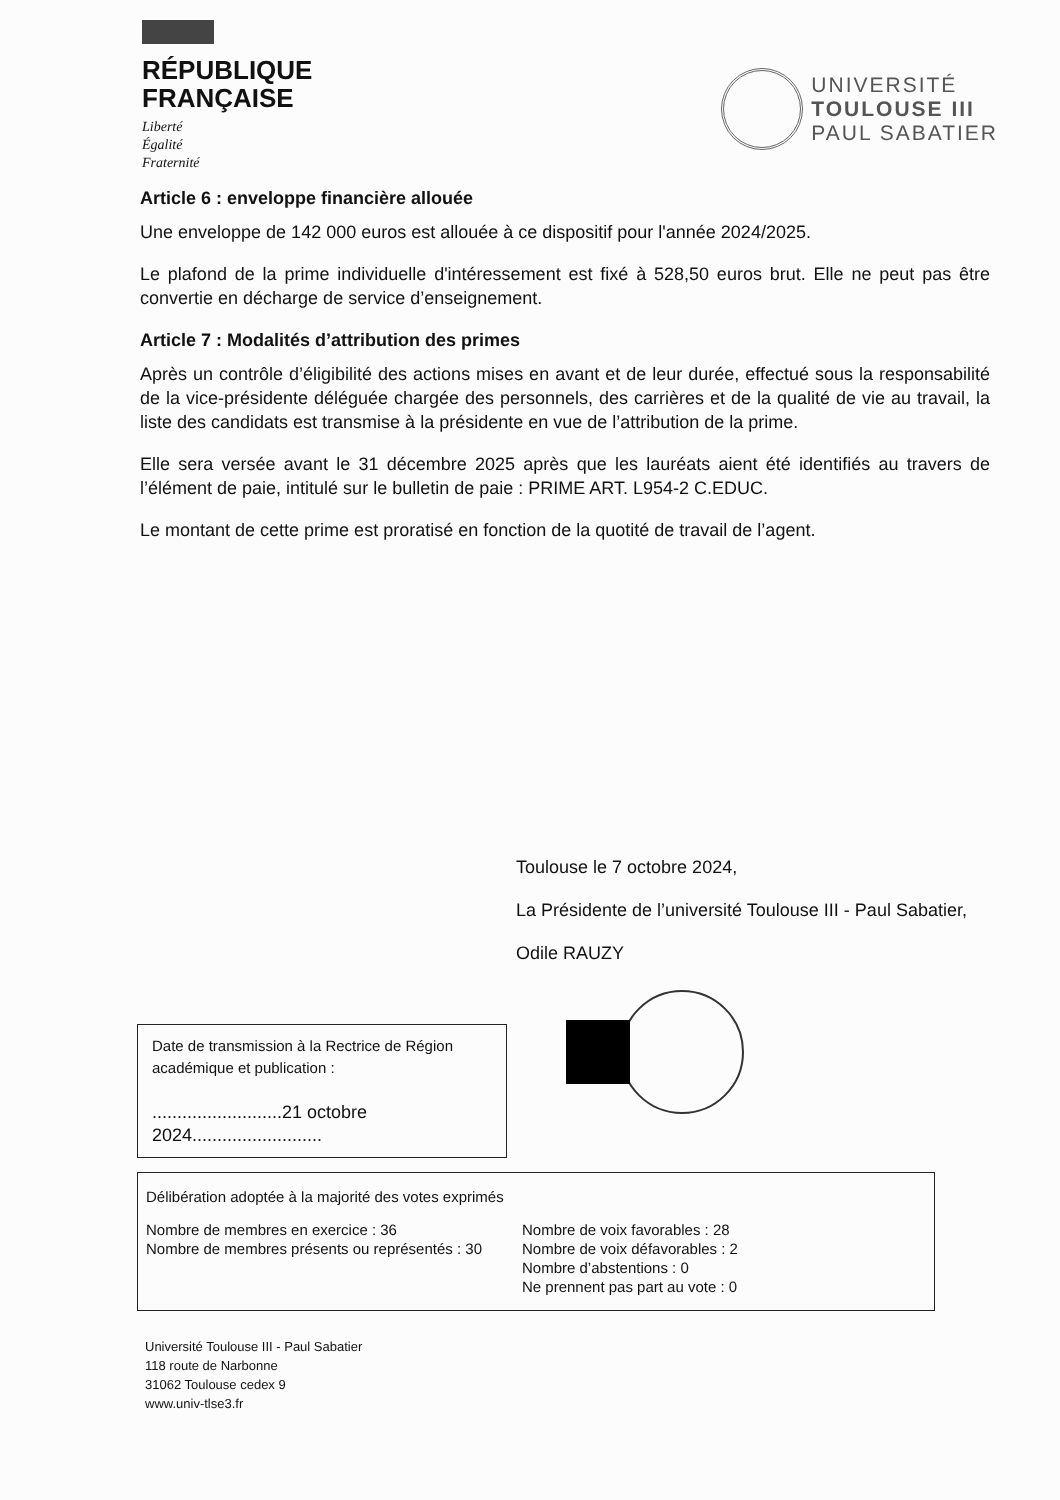RÉPUBLIQUE
FRANÇAISE
Liberté
Égalité
Fraternité
UNIVERSITÉ
TOULOUSE III
PAUL SABATIER
Article 6 : enveloppe financière allouée
Une enveloppe de 142 000 euros est allouée à ce dispositif pour l'année 2024/2025.
Le plafond de la prime individuelle d'intéressement est fixé à 528,50 euros brut. Elle ne peut pas être convertie en décharge de service d’enseignement.
Article 7 : Modalités d’attribution des primes
Après un contrôle d’éligibilité des actions mises en avant et de leur durée, effectué sous la responsabilité de la vice-présidente déléguée chargée des personnels, des carrières et de la qualité de vie au travail, la liste des candidats est transmise à la présidente en vue de l’attribution de la prime.
Elle sera versée avant le 31 décembre 2025 après que les lauréats aient été identifiés au travers de l’élément de paie, intitulé sur le bulletin de paie : PRIME ART. L954-2 C.EDUC.
Le montant de cette prime est proratisé en fonction de la quotité de travail de l’agent.
Toulouse le 7 octobre 2024,
La Présidente de l’université Toulouse III - Paul Sabatier,
Odile RAUZY
Date de transmission à la Rectrice de Région académique et publication :
..........................21 octobre 2024..........................
Délibération adoptée à la majorité des votes exprimés
Nombre de membres en exercice : 36
Nombre de membres présents ou représentés : 30
Nombre de voix favorables : 28
Nombre de voix défavorables : 2
Nombre d’abstentions : 0
Ne prennent pas part au vote : 0
Université Toulouse III - Paul Sabatier
118 route de Narbonne
31062 Toulouse cedex 9
www.univ-tlse3.fr